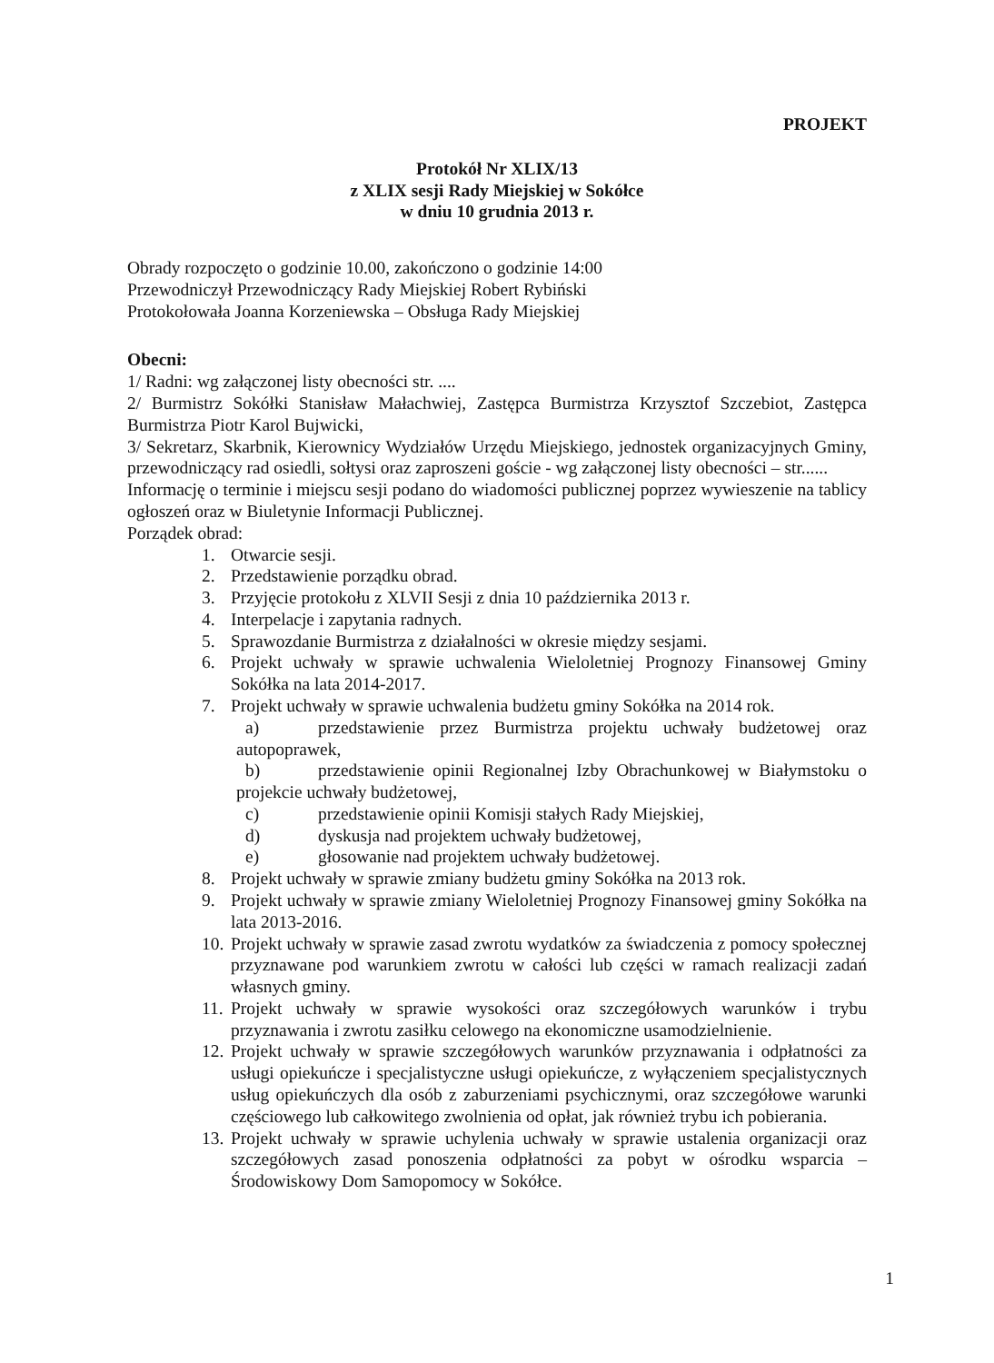PROJEKT
Protokół Nr XLIX/13
z XLIX sesji Rady Miejskiej w Sokółce
w dniu 10 grudnia 2013 r.
Obrady rozpoczęto o godzinie 10.00, zakończono o godzinie 14:00
Przewodniczył Przewodniczący Rady Miejskiej Robert Rybiński
Protokołowała Joanna Korzeniewska – Obsługa Rady Miejskiej
Obecni:
1/ Radni: wg załączonej listy obecności str. ....
2/ Burmistrz Sokółki Stanisław Małachwiej, Zastępca Burmistrza Krzysztof Szczebiot, Zastępca Burmistrza Piotr Karol Bujwicki,
3/ Sekretarz, Skarbnik, Kierownicy Wydziałów Urzędu Miejskiego, jednostek organizacyjnych Gminy, przewodniczący rad osiedli, sołtysi oraz zaproszeni goście - wg załączonej listy obecności – str......
Informację o terminie i miejscu sesji podano do wiadomości publicznej poprzez wywieszenie na tablicy ogłoszeń oraz w Biuletynie Informacji Publicznej.
Porządek obrad:
1. Otwarcie sesji.
2. Przedstawienie porządku obrad.
3. Przyjęcie protokołu z XLVII Sesji z dnia 10 października 2013 r.
4. Interpelacje i zapytania radnych.
5. Sprawozdanie Burmistrza z działalności w okresie między sesjami.
6. Projekt uchwały w sprawie uchwalenia Wieloletniej Prognozy Finansowej Gminy Sokółka na lata 2014-2017.
7. Projekt uchwały w sprawie uchwalenia budżetu gminy Sokółka na 2014 rok.
a) przedstawienie przez Burmistrza projektu uchwały budżetowej oraz autopoprawek,
b) przedstawienie opinii Regionalnej Izby Obrachunkowej w Białymstoku o projekcie uchwały budżetowej,
c) przedstawienie opinii Komisji stałych Rady Miejskiej,
d) dyskusja nad projektem uchwały budżetowej,
e) głosowanie nad projektem uchwały budżetowej.
8. Projekt uchwały w sprawie zmiany budżetu gminy Sokółka na 2013 rok.
9. Projekt uchwały w sprawie zmiany Wieloletniej Prognozy Finansowej gminy Sokółka na lata 2013-2016.
10. Projekt uchwały w sprawie zasad zwrotu wydatków za świadczenia z pomocy społecznej przyznawane pod warunkiem zwrotu w całości lub części w ramach realizacji zadań własnych gminy.
11. Projekt uchwały w sprawie wysokości oraz szczegółowych warunków i trybu przyznawania i zwrotu zasiłku celowego na ekonomiczne usamodzielnienie.
12. Projekt uchwały w sprawie szczegółowych warunków przyznawania i odpłatności za usługi opiekuńcze i specjalistyczne usługi opiekuńcze, z wyłączeniem specjalistycznych usług opiekuńczych dla osób z zaburzeniami psychicznymi, oraz szczegółowe warunki częściowego lub całkowitego zwolnienia od opłat, jak również trybu ich pobierania.
13. Projekt uchwały w sprawie uchylenia uchwały w sprawie ustalenia organizacji oraz szczegółowych zasad ponoszenia odpłatności za pobyt w ośrodku wsparcia – Środowiskowy Dom Samopomocy w Sokółce.
1